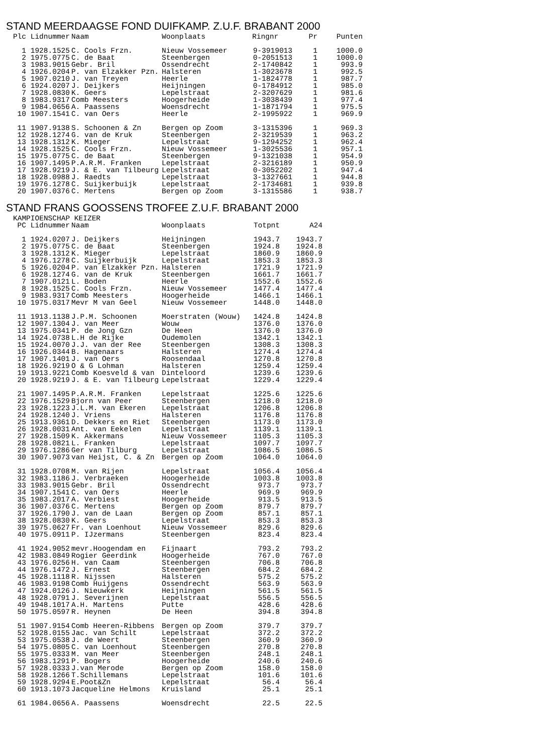STAND MEERDAAGSE FOND DUIFKAMP. Z.U.F. BRABANT 2000
| Plc | Lidnummer | Naam | Woonplaats | Ringnr | Pr | Punten |
| --- | --- | --- | --- | --- | --- | --- |
| 1 | 1928.1525 | C. Cools Frzn. | Nieuw Vossemeer | 9-3919013 | 1 | 1000.0 |
| 2 | 1975.0775 | C. de Baat | Steenbergen | 0-2051513 | 1 | 1000.0 |
| 3 | 1983.9015 | Gebr. Bril | Ossendrecht | 2-1740842 | 1 | 993.9 |
| 4 | 1926.0204 | P. van Elzakker Pzn. | Halsteren | 1-3023678 | 1 | 992.5 |
| 5 | 1907.0210 | J. van Treyen | Heerle | 1-1824778 | 1 | 987.7 |
| 6 | 1924.0207 | J. Deijkers | Heijningen | 0-1784912 | 1 | 985.0 |
| 7 | 1928.0830 | K. Geers | Lepelstraat | 2-3207629 | 1 | 981.6 |
| 8 | 1983.9317 | Comb Meesters | Hoogerheide | 1-3038439 | 1 | 977.4 |
| 9 | 1984.0656 | A. Paassens | Woensdrecht | 1-1871794 | 1 | 975.5 |
| 10 | 1907.1541 | C. van Oers | Heerle | 2-1995922 | 1 | 969.9 |
| 11 | 1907.9138 | S. Schoonen & Zn | Bergen op Zoom | 3-1315396 | 1 | 969.3 |
| 12 | 1928.1274 | G. van de Kruk | Steenbergen | 2-3219539 | 1 | 963.2 |
| 13 | 1928.1312 | K. Mieger | Lepelstraat | 9-1294252 | 1 | 962.4 |
| 14 | 1928.1525 | C. Cools Frzn. | Nieuw Vossemeer | 1-3025536 | 1 | 957.1 |
| 15 | 1975.0775 | C. de Baat | Steenbergen | 9-1321038 | 1 | 954.9 |
| 16 | 1907.1495 | P.A.R.M. Franken | Lepelstraat | 2-3216189 | 1 | 950.9 |
| 17 | 1928.9219 | J. & E. van Tilbeurg | Lepelstraat | 0-3052202 | 1 | 947.4 |
| 18 | 1928.0988 | J. Raedts | Lepelstraat | 3-1327661 | 1 | 944.8 |
| 19 | 1976.1278 | C. Suijkerbuijk | Lepelstraat | 2-1734681 | 1 | 939.8 |
| 20 | 1907.0376 | C. Mertens | Bergen op Zoom | 3-1315586 | 1 | 938.7 |
STAND FRANS GOOSSENS TROFEE Z.U.F. BRABANT 2000
KAMPIOENSCHAP KEIZER
| PC | Lidnummer | Naam | Woonplaats | Totpnt | A24 |
| --- | --- | --- | --- | --- | --- |
| 1 | 1924.0207 | J. Deijkers | Heijningen | 1943.7 | 1943.7 |
| 2 | 1975.0775 | C. de Baat | Steenbergen | 1924.8 | 1924.8 |
| 3 | 1928.1312 | K. Mieger | Lepelstraat | 1860.9 | 1860.9 |
| 4 | 1976.1278 | C. Suijkerbuijk | Lepelstraat | 1853.3 | 1853.3 |
| 5 | 1926.0204 | P. van Elzakker Pzn. | Halsteren | 1721.9 | 1721.9 |
| 6 | 1928.1274 | G. van de Kruk | Steenbergen | 1661.7 | 1661.7 |
| 7 | 1907.0121 | L. Boden | Heerle | 1552.6 | 1552.6 |
| 8 | 1928.1525 | C. Cools Frzn. | Nieuw Vossemeer | 1477.4 | 1477.4 |
| 9 | 1983.9317 | Comb Meesters | Hoogerheide | 1466.1 | 1466.1 |
| 10 | 1975.0317 | Mevr M van Geel | Nieuw Vossemeer | 1448.0 | 1448.0 |
| 11 | 1913.1138 | J.P.M. Schoonen | Moerstraten (Wouw) | 1424.8 | 1424.8 |
| 12 | 1907.1304 | J. van Meer | Wouw | 1376.0 | 1376.0 |
| 13 | 1975.0341 | P. de Jong Gzn | De Heen | 1376.0 | 1376.0 |
| 14 | 1924.0738 | L.H de Rijke | Oudemolen | 1342.1 | 1342.1 |
| 15 | 1924.0070 | J.J. van der Ree | Steenbergen | 1308.3 | 1308.3 |
| 16 | 1926.0344 | B. Hagenaars | Halsteren | 1274.4 | 1274.4 |
| 17 | 1907.1401 | J. van Oers | Roosendaal | 1270.8 | 1270.8 |
| 18 | 1926.9219 | O & G Lohman | Halsteren | 1259.4 | 1259.4 |
| 19 | 1913.9221 | Comb Koesveld & van | Dinteloord | 1239.6 | 1239.6 |
| 20 | 1928.9219 | J. & E. van Tilbeurg | Lepelstraat | 1229.4 | 1229.4 |
| 21 | 1907.1495 | P.A.R.M. Franken | Lepelstraat | 1225.6 | 1225.6 |
| 22 | 1976.1529 | Bjorn van Peer | Steenbergen | 1218.0 | 1218.0 |
| 23 | 1928.1223 | J.L.M. van Ekeren | Lepelstraat | 1206.8 | 1206.8 |
| 24 | 1928.1240 | J. Vriens | Halsteren | 1176.8 | 1176.8 |
| 25 | 1913.9361 | D. Dekkers en Riet | Steenbergen | 1173.0 | 1173.0 |
| 26 | 1928.0031 | Ant. van Eekelen | Lepelstraat | 1139.1 | 1139.1 |
| 27 | 1928.1509 | K. Akkermans | Nieuw Vossemeer | 1105.3 | 1105.3 |
| 28 | 1928.0821 | L. Franken | Lepelstraat | 1097.7 | 1097.7 |
| 29 | 1976.1286 | Ger van Tilburg | Lepelstraat | 1086.5 | 1086.5 |
| 30 | 1907.9073 | van Heijst, C. & Zn | Bergen op Zoom | 1064.0 | 1064.0 |
| 31 | 1928.0708 | M. van Rijen | Lepelstraat | 1056.4 | 1056.4 |
| 32 | 1983.1186 | J. Verbraeken | Hoogerheide | 1003.8 | 1003.8 |
| 33 | 1983.9015 | Gebr. Bril | Ossendrecht | 973.7 | 973.7 |
| 34 | 1907.1541 | C. van Oers | Heerle | 969.9 | 969.9 |
| 35 | 1983.2017 | A. Verbiest | Hoogerheide | 913.5 | 913.5 |
| 36 | 1907.0376 | C. Mertens | Bergen op Zoom | 879.7 | 879.7 |
| 37 | 1926.1790 | J. van de Laan | Bergen op Zoom | 857.1 | 857.1 |
| 38 | 1928.0830 | K. Geers | Lepelstraat | 853.3 | 853.3 |
| 39 | 1975.0627 | Fr. van Loenhout | Nieuw Vossemeer | 829.6 | 829.6 |
| 40 | 1975.0911 | P. IJzermans | Steenbergen | 823.4 | 823.4 |
| 41 | 1924.9052 | mevr.Hoogendam en | Fijnaart | 793.2 | 793.2 |
| 42 | 1983.0849 | Rogier Geerdink | Hoogerheide | 767.0 | 767.0 |
| 43 | 1976.0256 | H. van Caam | Steenbergen | 706.8 | 706.8 |
| 44 | 1976.1472 | J. Ernest | Steenbergen | 684.2 | 684.2 |
| 45 | 1928.1118 | R. Nijssen | Halsteren | 575.2 | 575.2 |
| 46 | 1983.9198 | Comb Huijgens | Ossendrecht | 563.9 | 563.9 |
| 47 | 1924.0126 | J. Nieuwkerk | Heijningen | 561.5 | 561.5 |
| 48 | 1928.0791 | J. Severijnen | Lepelstraat | 556.5 | 556.5 |
| 49 | 1948.1017 | A.H. Martens | Putte | 428.6 | 428.6 |
| 50 | 1975.0597 | R. Heynen | De Heen | 394.8 | 394.8 |
| 51 | 1907.9154 | Comb Heeren-Ribbens | Bergen op Zoom | 379.7 | 379.7 |
| 52 | 1928.0155 | Jac. van Schilt | Lepelstraat | 372.2 | 372.2 |
| 53 | 1975.0538 | J. de Weert | Steenbergen | 360.9 | 360.9 |
| 54 | 1975.0805 | C. van Loenhout | Steenbergen | 270.8 | 270.8 |
| 55 | 1975.0333 | M. van Meer | Steenbergen | 248.1 | 248.1 |
| 56 | 1983.1291 | P. Bogers | Hoogerheide | 240.6 | 240.6 |
| 57 | 1928.0333 | J.van Merode | Bergen op Zoom | 158.0 | 158.0 |
| 58 | 1928.1266 | T.Schillemans | Lepelstraat | 101.6 | 101.6 |
| 59 | 1928.9294 | E.Poot&Zn | Lepelstraat | 56.4 | 56.4 |
| 60 | 1913.1073 | Jacqueline Helmons | Kruisland | 25.1 | 25.1 |
| 61 | 1984.0656 | A. Paassens | Woensdrecht | 22.5 | 22.5 |